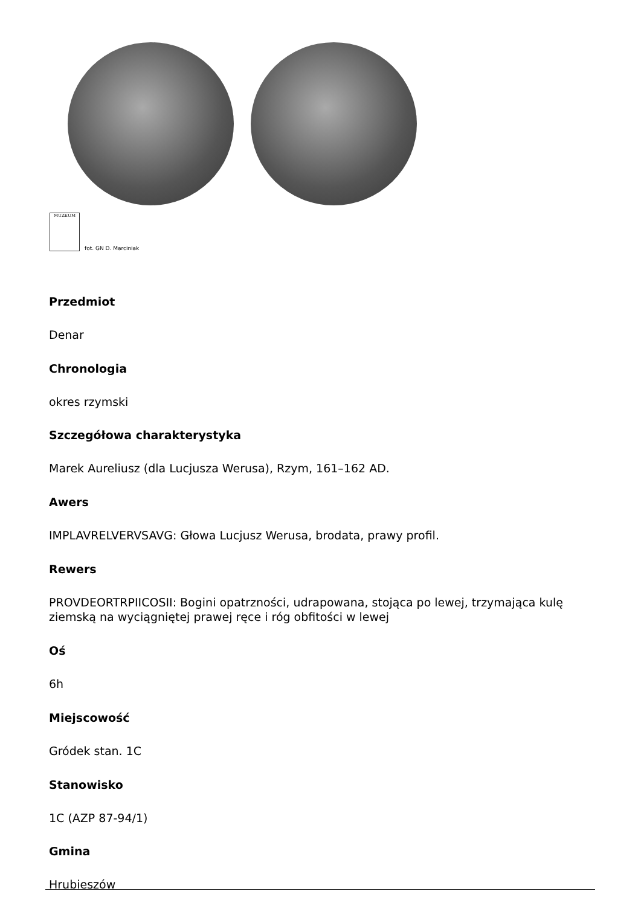MUZEUM
fot. GN D. Marciniak
Przedmiot
Denar
Chronologia
okres rzymski
Szczegółowa charakterystyka
Marek Aureliusz (dla Lucjusza Werusa), Rzym, 161–162 AD.
Awers
IMPLAVRELVERVSAVG: Głowa Lucjusz Werusa, brodata, prawy profil.
Rewers
PROVDEORTRPIICOSII: Bogini opatrzności, udrapowana, stojąca po lewej, trzymająca kulę ziemską na wyciągniętej prawej ręce i róg obfitości w lewej
Oś
6h
Miejscowość
Gródek stan. 1C
Stanowisko
1C (AZP 87-94/1)
Gmina
Hrubieszów